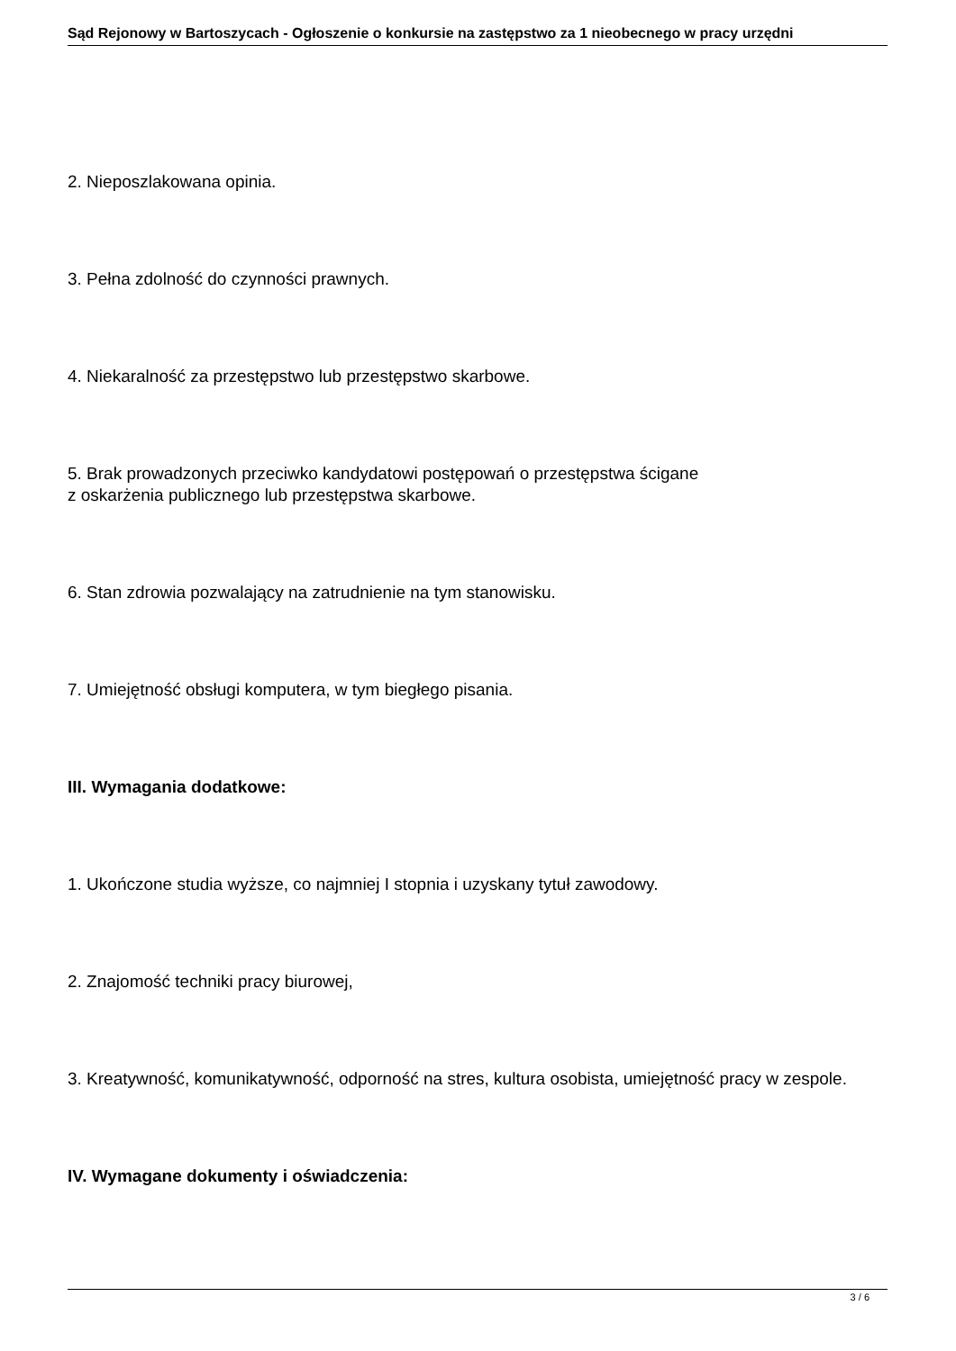Sąd Rejonowy w Bartoszycach - Ogłoszenie o konkursie na zastępstwo za 1 nieobecnego w pracy urzędni
2. Nieposzlakowana opinia.
3. Pełna zdolność do czynności prawnych.
4. Niekaralność za przestępstwo lub przestępstwo skarbowe.
5. Brak prowadzonych przeciwko kandydatowi postępowań o przestępstwa ścigane
z oskarżenia publicznego lub przestępstwa skarbowe.
6. Stan zdrowia pozwalający na zatrudnienie na tym stanowisku.
7. Umiejętność obsługi komputera, w tym biegłego pisania.
III. Wymagania dodatkowe:
1. Ukończone studia wyższe, co najmniej I stopnia i uzyskany tytuł zawodowy.
2. Znajomość techniki pracy biurowej,
3. Kreatywność, komunikatywność, odporność na stres, kultura osobista, umiejętność pracy w zespole.
IV. Wymagane dokumenty i oświadczenia:
3 / 6